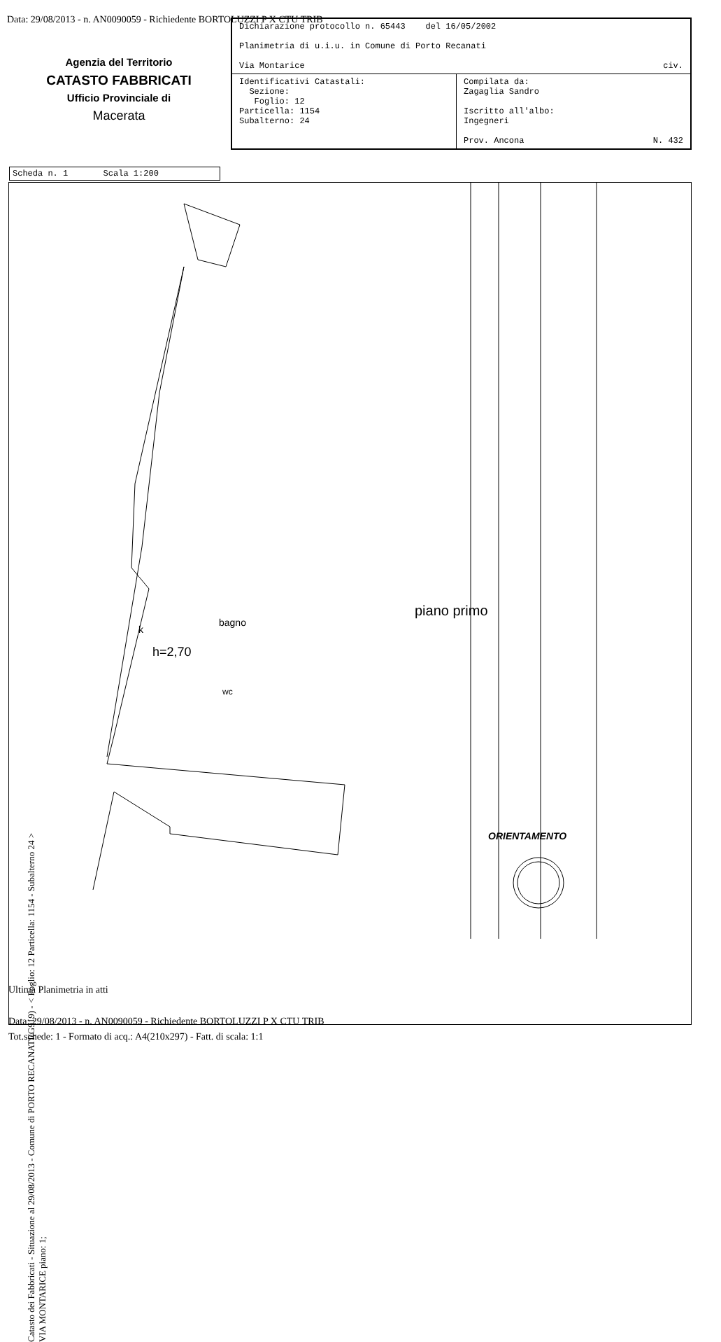Data: 29/08/2013 - n. AN0090059 - Richiedente BORTOLUZZI P X CTU TRIB
| Dichiarazione protocollo n. 65443 del 16/05/2002 Planimetria di u.i.u. in Comune di Porto Recanati Via Montarice civ. | |
| Identificativi Catastali: Sezione: Foglio: 12 Particella: 1154 Subalterno: 24 | Compilata da: Zagaglia Sandro Iscritto all'albo: Ingegneri Prov. Ancona N. 432 |
Agenzia del Territorio
CATASTO FABBRICATI
Ufficio Provinciale di
Macerata
Scheda n. 1 Scala 1:200
piano primo
h=2,70
bagno
k
wc
ORIENTAMENTO
Catasto dei Fabbricati - Situazione al 29/08/2013 - Comune di PORTO RECANATI(G919) - < Foglio: 12 Particella: 1154 - Subalterno 24 >
VIA MONTARICE piano: 1;
Ultima Planimetria in atti
Data: 29/08/2013 - n. AN0090059 - Richiedente BORTOLUZZI P X CTU TRIB
Tot.schede: 1 - Formato di acq.: A4(210x297) - Fatt. di scala: 1:1